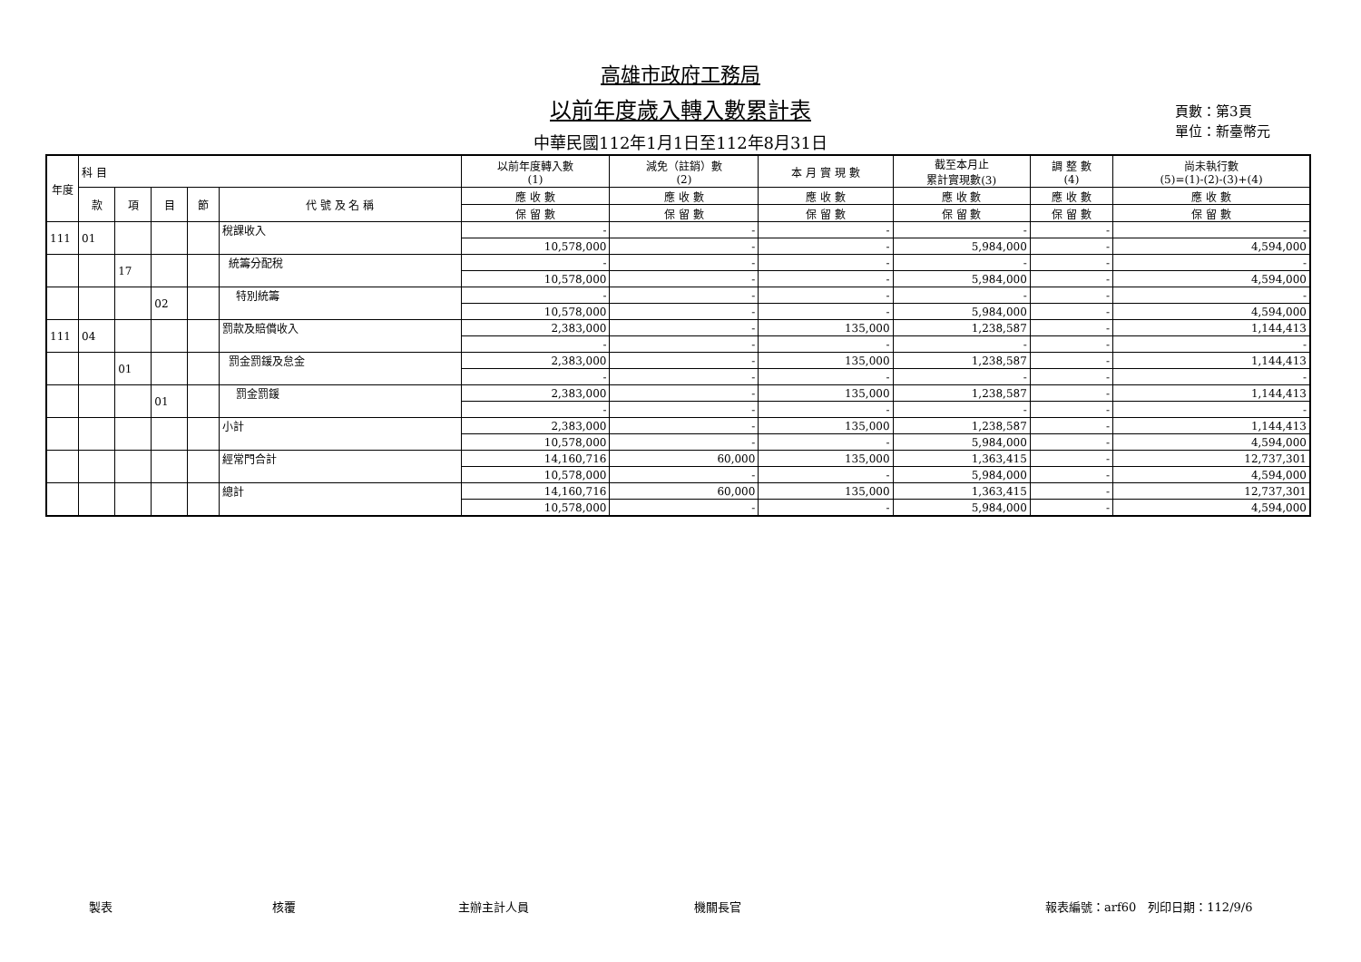高雄市政府工務局
以前年度歲入轉入數累計表
中華民國112年1月1日至112年8月31日
頁數：第3頁
單位：新臺幣元
| 年度 | 科 目 | | | | | 以前年度轉入數 (1) | 減免（註銷）數 (2) | 本 月 實 現 數 | 截至本月止 累計實現數(3) | 調 整 數 (4) | 尚未執行數 (5)=(1)-(2)-(3)+(4) |
| --- | --- | --- | --- | --- | --- | --- | --- | --- | --- | --- | --- |
| | 款 | 項 | 目 | 節 | 代 號 及 名 稱 | 應 收 數 | 應 收 數 | 應 收 數 | 應 收 數 | 應 收 數 | 應 收 數 |
| | | | | | | 保 留 數 | 保 留 數 | 保 留 數 | 保 留 數 | 保 留 數 | 保 留 數 |
| 111 | 01 | | | | 稅課收入 | - | - | - | - | - | - |
| | | | | | | 10,578,000 | - | - | 5,984,000 | - | 4,594,000 |
| | | 17 | | | 統籌分配稅 | - | - | - | - | - | - |
| | | | | | | 10,578,000 | - | - | 5,984,000 | - | 4,594,000 |
| | | | 02 | | 特別統籌 | - | - | - | - | - | - |
| | | | | | | 10,578,000 | - | - | 5,984,000 | - | 4,594,000 |
| 111 | 04 | | | | 罰款及賠償收入 | 2,383,000 | - | 135,000 | 1,238,587 | - | 1,144,413 |
| | | | | | | - | - | - | - | - | - |
| | | 01 | | | 罰金罰鍰及怠金 | 2,383,000 | - | 135,000 | 1,238,587 | - | 1,144,413 |
| | | | | | | - | - | - | - | - | - |
| | | | 01 | | 罰金罰鍰 | 2,383,000 | - | 135,000 | 1,238,587 | - | 1,144,413 |
| | | | | | | - | - | - | - | - | - |
| | | | | | 小計 | 2,383,000 | - | 135,000 | 1,238,587 | - | 1,144,413 |
| | | | | | | 10,578,000 | - | - | 5,984,000 | - | 4,594,000 |
| | | | | | 經常門合計 | 14,160,716 | 60,000 | 135,000 | 1,363,415 | - | 12,737,301 |
| | | | | | | 10,578,000 | - | - | 5,984,000 | - | 4,594,000 |
| | | | | | 總計 | 14,160,716 | 60,000 | 135,000 | 1,363,415 | - | 12,737,301 |
| | | | | | | 10,578,000 | - | - | 5,984,000 | - | 4,594,000 |
製表 核覆 主辦主計人員 機關長官 報表編號：arf60　列印日期：112/9/6